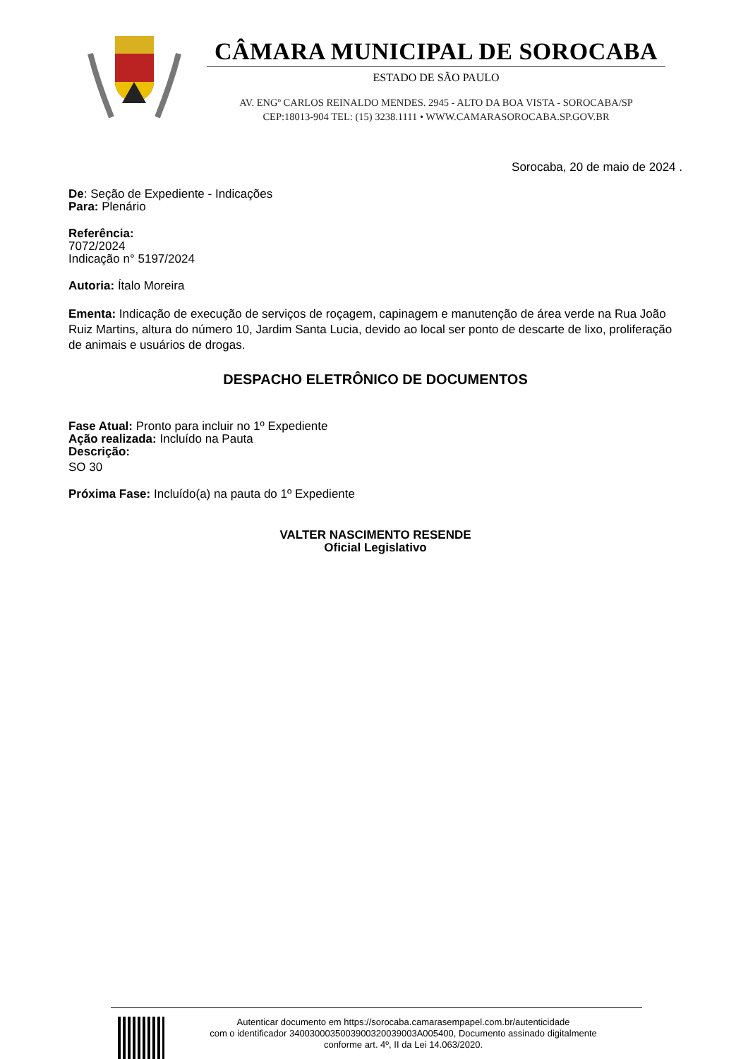CÂMARA MUNICIPAL DE SOROCABA
ESTADO DE SÃO PAULO
AV. ENGº CARLOS REINALDO MENDES. 2945 - ALTO DA BOA VISTA - SOROCABA/SP
CEP:18013-904 TEL: (15) 3238.1111 • WWW.CAMARASOROCABA.SP.GOV.BR
Sorocaba, 20 de maio de 2024 .
De: Seção de Expediente - Indicações
Para: Plenário
Referência:
7072/2024
Indicação n° 5197/2024
Autoria: Ítalo Moreira
Ementa: Indicação de execução de serviços de roçagem, capinagem e manutenção de área verde na Rua João Ruiz Martins, altura do número 10, Jardim Santa Lucia, devido ao local ser ponto de descarte de lixo, proliferação de animais e usuários de drogas.
DESPACHO ELETRÔNICO DE DOCUMENTOS
Fase Atual: Pronto para incluir no 1º Expediente
Ação realizada: Incluído na Pauta
Descrição:
SO 30
Próxima Fase: Incluído(a) na pauta do 1º Expediente
VALTER NASCIMENTO RESENDE
Oficial Legislativo
Autenticar documento em https://sorocaba.camarasempapel.com.br/autenticidade
com o identificador 340030003500390032003900​3A005400, Documento assinado digitalmente
conforme art. 4º, II da Lei 14.063/2020.